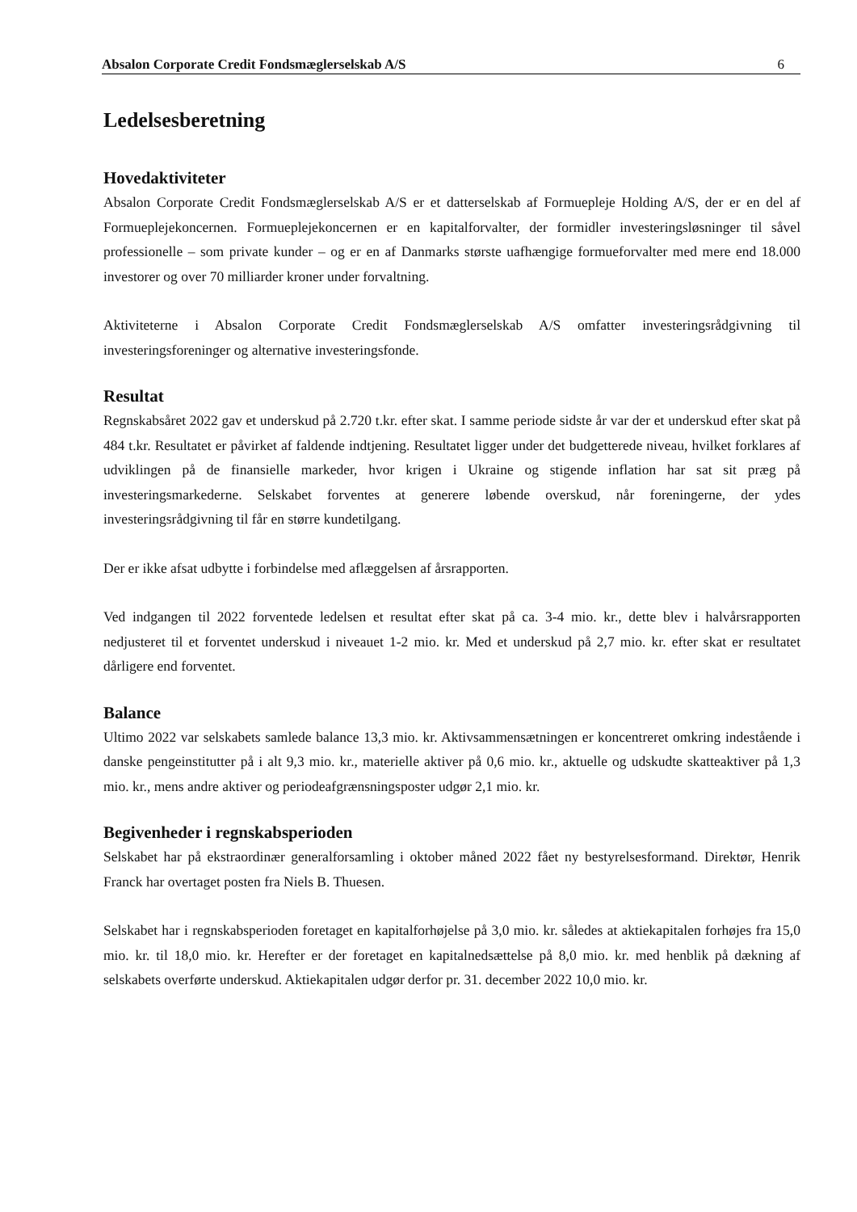Absalon Corporate Credit Fondsmæglerselskab A/S 6
Ledelsesberetning
Hovedaktiviteter
Absalon Corporate Credit Fondsmæglerselskab A/S er et datterselskab af Formuepleje Holding A/S, der er en del af Formueplejekoncernen. Formueplejekoncernen er en kapitalforvalter, der formidler investeringsløsninger til såvel professionelle – som private kunder – og er en af Danmarks største uafhængige formueforvalter med mere end 18.000 investorer og over 70 milliarder kroner under forvaltning.
Aktiviteterne i Absalon Corporate Credit Fondsmæglerselskab A/S omfatter investeringsrådgivning til investeringsforeninger og alternative investeringsfonde.
Resultat
Regnskabsåret 2022 gav et underskud på 2.720 t.kr. efter skat. I samme periode sidste år var der et underskud efter skat på 484 t.kr. Resultatet er påvirket af faldende indtjening. Resultatet ligger under det budgetterede niveau, hvilket forklares af udviklingen på de finansielle markeder, hvor krigen i Ukraine og stigende inflation har sat sit præg på investeringsmarkederne. Selskabet forventes at generere løbende overskud, når foreningerne, der ydes investeringsrådgivning til får en større kundetilgang.
Der er ikke afsat udbytte i forbindelse med aflæggelsen af årsrapporten.
Ved indgangen til 2022 forventede ledelsen et resultat efter skat på ca. 3-4 mio. kr., dette blev i halvårsrapporten nedjusteret til et forventet underskud i niveauet 1-2 mio. kr. Med et underskud på 2,7 mio. kr. efter skat er resultatet dårligere end forventet.
Balance
Ultimo 2022 var selskabets samlede balance 13,3 mio. kr. Aktivsammensætningen er koncentreret omkring indestående i danske pengeinstitutter på i alt 9,3 mio. kr., materielle aktiver på 0,6 mio. kr., aktuelle og udskudte skatteaktiver på 1,3 mio. kr., mens andre aktiver og periodeafgrænsningsposter udgør 2,1 mio. kr.
Begivenheder i regnskabsperioden
Selskabet har på ekstraordinær generalforsamling i oktober måned 2022 fået ny bestyrelsesformand. Direktør, Henrik Franck har overtaget posten fra Niels B. Thuesen.
Selskabet har i regnskabsperioden foretaget en kapitalforhøjelse på 3,0 mio. kr. således at aktiekapitalen forhøjes fra 15,0 mio. kr. til 18,0 mio. kr. Herefter er der foretaget en kapitalnedsættelse på 8,0 mio. kr. med henblik på dækning af selskabets overførte underskud. Aktiekapitalen udgør derfor pr. 31. december 2022 10,0 mio. kr.